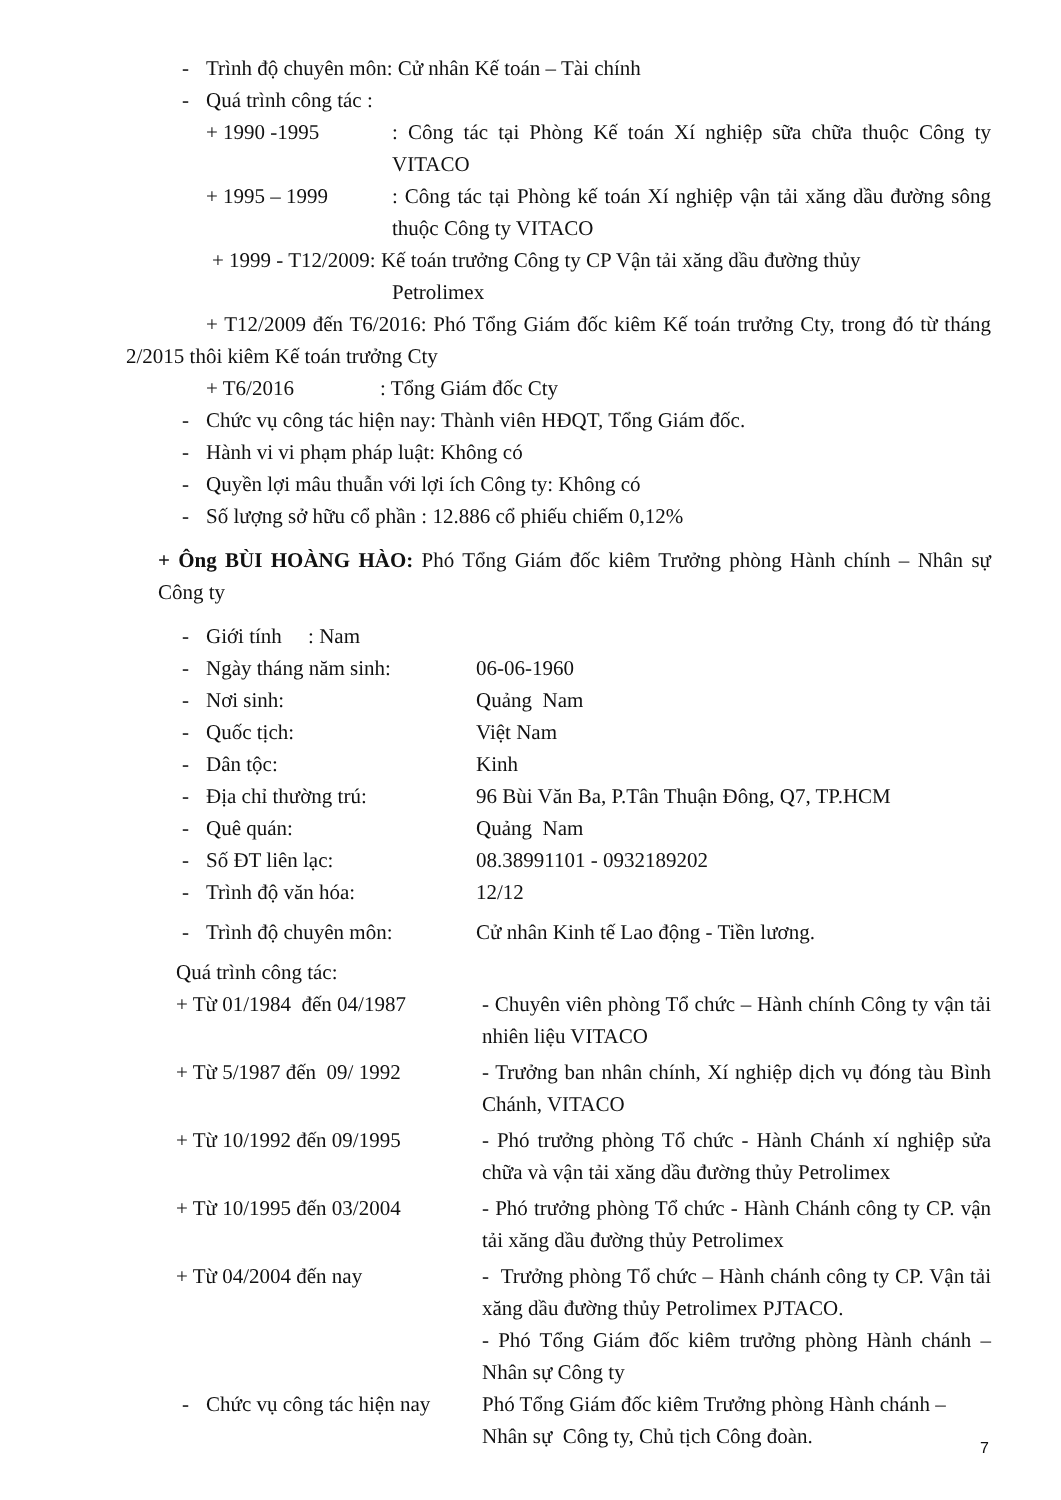- Trình độ chuyên môn: Cử nhân Kế toán – Tài chính
- Quá trình công tác :
+ 1990 -1995: Công tác tại Phòng Kế toán Xí nghiệp sữa chữa thuộc Công ty VITACO
+ 1995 – 1999: Công tác tại Phòng kế toán Xí nghiệp vận tải xăng dầu đường sông thuộc Công ty VITACO
+ 1999 - T12/2009: Kế toán trưởng Công ty CP Vận tải xăng dầu đường thủy
Petrolimex
+ T12/2009 đến T6/2016: Phó Tổng Giám đốc kiêm Kế toán trưởng Cty, trong đó từ tháng 2/2015 thôi kiêm Kế toán trưởng Cty
+ T6/2016: Tổng Giám đốc Cty
- Chức vụ công tác hiện nay: Thành viên HĐQT, Tổng Giám đốc.
- Hành vi vi phạm pháp luật: Không có
- Quyền lợi mâu thuẫn với lợi ích Công ty: Không có
- Số lượng sở hữu cổ phần : 12.886 cổ phiếu chiếm 0,12%
+ Ông BÙI HOÀNG HÀO: Phó Tổng Giám đốc kiêm Trưởng phòng Hành chính – Nhân sự Công ty
- Giới tính : Nam
- Ngày tháng năm sinh: 06-06-1960
- Nơi sinh: Quảng Nam
- Quốc tịch: Việt Nam
- Dân tộc: Kinh
- Địa chỉ thường trú: 96 Bùi Văn Ba, P.Tân Thuận Đông, Q7, TP.HCM
- Quê quán: Quảng Nam
- Số ĐT liên lạc: 08.38991101 - 0932189202
- Trình độ văn hóa: 12/12
- Trình độ chuyên môn: Cử nhân Kinh tế Lao động - Tiền lương.
Quá trình công tác:
+ Từ 01/1984 đến 04/1987 - Chuyên viên phòng Tổ chức – Hành chính Công ty vận tải nhiên liệu VITACO
+ Từ 5/1987 đến 09/ 1992 - Trưởng ban nhân chính, Xí nghiệp dịch vụ đóng tàu Bình Chánh, VITACO
+ Từ 10/1992 đến 09/1995 - Phó trưởng phòng Tổ chức - Hành Chánh xí nghiệp sửa chữa và vận tải xăng dầu đường thủy Petrolimex
+ Từ 10/1995 đến 03/2004 - Phó trưởng phòng Tổ chức - Hành Chánh công ty CP. vận tải xăng dầu đường thủy Petrolimex
+ Từ 04/2004 đến nay - Trưởng phòng Tổ chức – Hành chánh công ty CP. Vận tải xăng dầu đường thủy Petrolimex PJTACO.
- Phó Tổng Giám đốc kiêm trưởng phòng Hành chánh – Nhân sự Công ty
- Chức vụ công tác hiện nay Phó Tổng Giám đốc kiêm Trưởng phòng Hành chánh – Nhân sự Công ty, Chủ tịch Công đoàn.
7